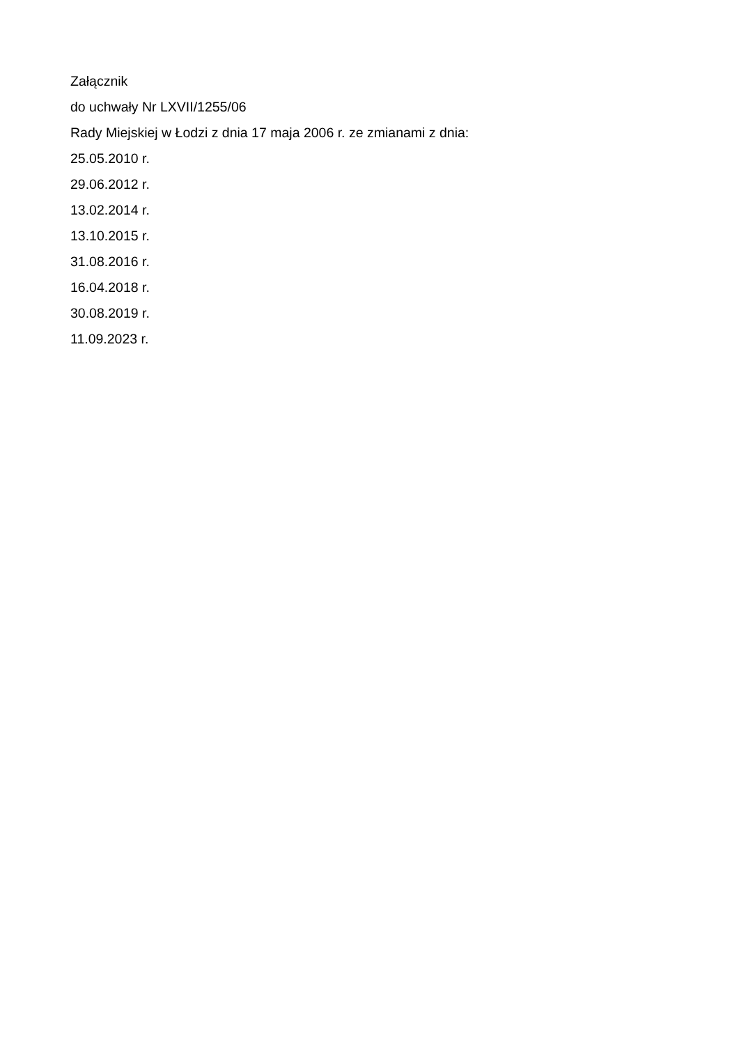Załącznik
do uchwały Nr LXVII/1255/06
Rady Miejskiej w Łodzi z dnia 17 maja 2006 r. ze zmianami z dnia:
25.05.2010 r.
29.06.2012 r.
13.02.2014 r.
13.10.2015 r.
31.08.2016 r.
16.04.2018 r.
30.08.2019 r.
11.09.2023 r.